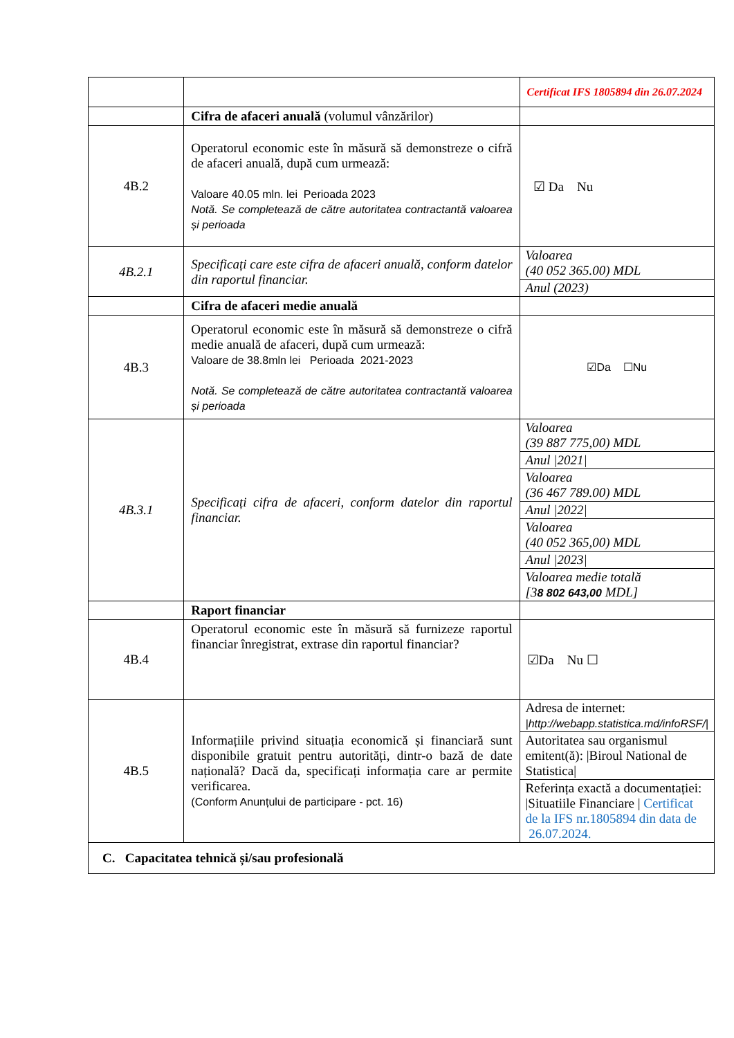| | | Certificat IFS 1805894 din 26.07.2024 |
| | Cifra de afaceri anuală (volumul vânzărilor) | |
| 4B.2 | Operatorul economic este în măsură să demonstreze o cifră de afaceri anuală, după cum urmează: Valoare 40.05 mln. lei Perioada 2023 Notă. Se completează de către autoritatea contractantă valoarea și perioada | ☑ Da Nu |
| 4B.2.1 | Specificați care este cifra de afaceri anuală, conform datelor din raportul financiar. | / Valoarea (40 052 365.00) MDL / / Anul (2023) / |
| | Cifra de afaceri medie anuală | |
| 4B.3 | Operatorul economic este în măsură să demonstreze o cifră medie anuală de afaceri, după cum urmează: Valoare de 38.8mln lei Perioada 2021-2023 Notă. Se completează de către autoritatea contractantă valoarea și perioada | ☑Da ☐Nu |
| 4B.3.1 | Specificați cifra de afaceri, conform datelor din raportul financiar. | / Valoarea (39 887 775,00) MDL / / Anul /2021/ / / Valoarea (36 467 789.00) MDL / / Anul /2022/ / / Valoarea (40 052 365,00) MDL / / Anul /2023/ / / Valoarea medie totală [3 8 802 643,00 MDL] / |
| | Raport financiar | |
| 4B.4 | Operatorul economic este în măsură să furnizeze raportul financiar înregistrat, extrase din raportul financiar? | ☑Da Nu ☐ |
| 4B.5 | Informațiile privind situația economică și financiară sunt disponibile gratuit pentru autorități, dintr-o bază de date națională? Dacă da, specificați informația care ar permite verificarea. (Conform Anunțului de participare - pct. 16) | / Adresa de internet: /http://webapp.statistica.md/infoRSF// / / Autoritatea sau organismul emitent(ă): /Biroul National de Statistica/ / / Referința exactă a documentației: /Situatiile Financiare / Certificat de la IFS nr.1805894 din data de 26.07.2024. / |
| C. Capacitatea tehnică și/sau profesională | | |